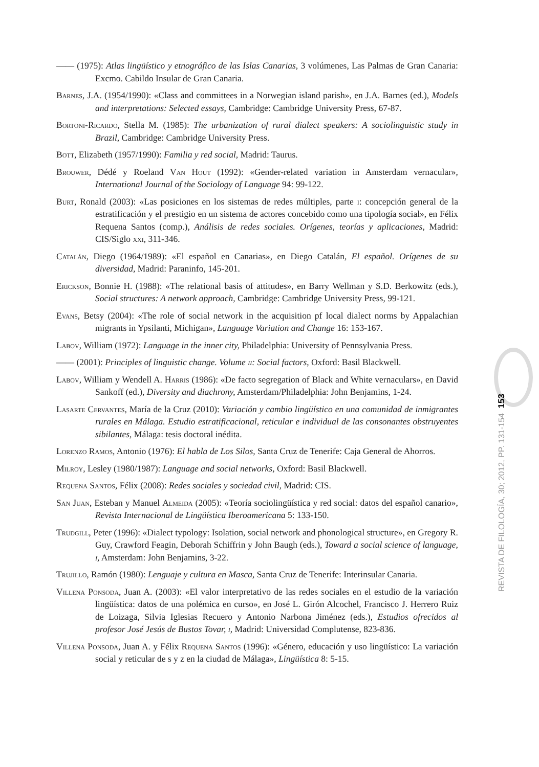—— (1975): Atlas lingüístico y etnográfico de las Islas Canarias, 3 volúmenes, Las Palmas de Gran Canaria: Excmo. Cabildo Insular de Gran Canaria.
Barnes, J.A. (1954/1990): «Class and committees in a Norwegian island parish», en J.A. Barnes (ed.), Models and interpretations: Selected essays, Cambridge: Cambridge University Press, 67-87.
Bortoni-Ricardo, Stella M. (1985): The urbanization of rural dialect speakers: A sociolinguistic study in Brazil, Cambridge: Cambridge University Press.
Bott, Elizabeth (1957/1990): Familia y red social, Madrid: Taurus.
Brouwer, Dédé y Roeland Van Hout (1992): «Gender-related variation in Amsterdam vernacular», International Journal of the Sociology of Language 94: 99-122.
Burt, Ronald (2003): «Las posiciones en los sistemas de redes múltiples, parte i: concepción general de la estratificación y el prestigio en un sistema de actores concebido como una tipología social», en Félix Requena Santos (comp.), Análisis de redes sociales. Orígenes, teorías y aplicaciones, Madrid: CIS/Siglo xxi, 311-346.
Catalán, Diego (1964/1989): «El español en Canarias», en Diego Catalán, El español. Orígenes de su diversidad, Madrid: Paraninfo, 145-201.
Erickson, Bonnie H. (1988): «The relational basis of attitudes», en Barry Wellman y S.D. Berkowitz (eds.), Social structures: A network approach, Cambridge: Cambridge University Press, 99-121.
Evans, Betsy (2004): «The role of social network in the acquisition pf local dialect norms by Appalachian migrants in Ypsilanti, Michigan», Language Variation and Change 16: 153-167.
Labov, William (1972): Language in the inner city, Philadelphia: University of Pennsylvania Press.
—— (2001): Principles of linguistic change. Volume ii: Social factors, Oxford: Basil Blackwell.
Labov, William y Wendell A. Harris (1986): «De facto segregation of Black and White vernaculars», en David Sankoff (ed.), Diversity and diachrony, Amsterdam/Philadelphia: John Benjamins, 1-24.
Lasarte Cervantes, María de la Cruz (2010): Variación y cambio lingüístico en una comunidad de inmigrantes rurales en Málaga. Estudio estratificacional, reticular e individual de las consonantes obstruyentes sibilantes, Málaga: tesis doctoral inédita.
Lorenzo Ramos, Antonio (1976): El habla de Los Silos, Santa Cruz de Tenerife: Caja General de Ahorros.
Milroy, Lesley (1980/1987): Language and social networks, Oxford: Basil Blackwell.
Requena Santos, Félix (2008): Redes sociales y sociedad civil, Madrid: CIS.
San Juan, Esteban y Manuel Almeida (2005): «Teoría sociolingüística y red social: datos del español canario», Revista Internacional de Lingüística Iberoamericana 5: 133-150.
Trudgill, Peter (1996): «Dialect typology: Isolation, social network and phonological structure», en Gregory R. Guy, Crawford Feagin, Deborah Schiffrin y John Baugh (eds.), Toward a social science of language, i, Amsterdam: John Benjamins, 3-22.
Trujillo, Ramón (1980): Lenguaje y cultura en Masca, Santa Cruz de Tenerife: Interinsular Canaria.
Villena Ponsoda, Juan A. (2003): «El valor interpretativo de las redes sociales en el estudio de la variación lingüística: datos de una polémica en curso», en José L. Girón Alcochel, Francisco J. Herrero Ruiz de Loizaga, Silvia Iglesias Recuero y Antonio Narbona Jiménez (eds.), Estudios ofrecidos al profesor José Jesús de Bustos Tovar, i, Madrid: Universidad Complutense, 823-836.
Villena Ponsoda, Juan A. y Félix Requena Santos (1996): «Género, educación y uso lingüístico: La variación social y reticular de s y z en la ciudad de Málaga», Lingüística 8: 5-15.
153
REVISTA DE FILOLOGÍA, 30; 2012, PP. 131-154